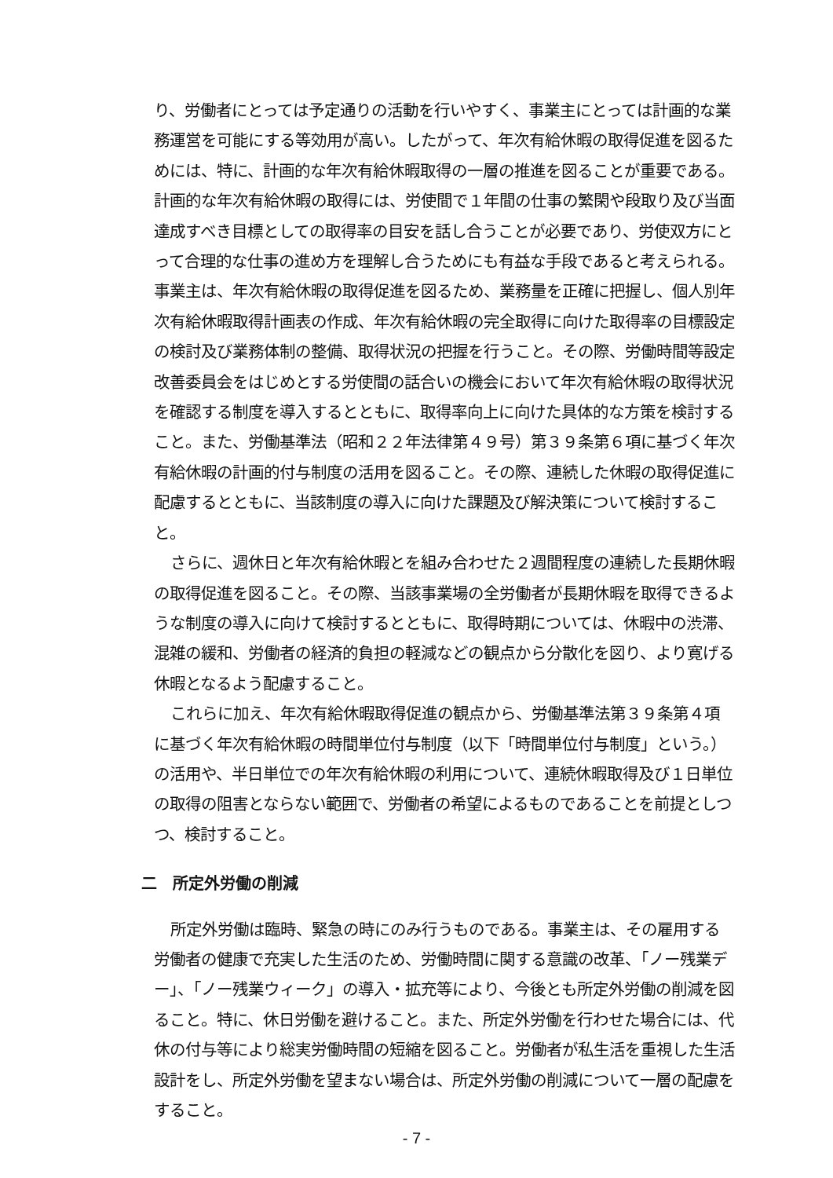り、労働者にとっては予定通りの活動を行いやすく、事業主にとっては計画的な業務運営を可能にする等効用が高い。したがって、年次有給休暇の取得促進を図るためには、特に、計画的な年次有給休暇取得の一層の推進を図ることが重要である。計画的な年次有給休暇の取得には、労使間で１年間の仕事の繁閑や段取り及び当面達成すべき目標としての取得率の目安を話し合うことが必要であり、労使双方にとって合理的な仕事の進め方を理解し合うためにも有益な手段であると考えられる。事業主は、年次有給休暇の取得促進を図るため、業務量を正確に把握し、個人別年次有給休暇取得計画表の作成、年次有給休暇の完全取得に向けた取得率の目標設定の検討及び業務体制の整備、取得状況の把握を行うこと。その際、労働時間等設定改善委員会をはじめとする労使間の話合いの機会において年次有給休暇の取得状況を確認する制度を導入するとともに、取得率向上に向けた具体的な方策を検討すること。また、労働基準法（昭和２２年法律第４９号）第３９条第６項に基づく年次有給休暇の計画的付与制度の活用を図ること。その際、連続した休暇の取得促進に配慮するとともに、当該制度の導入に向けた課題及び解決策について検討すること。
さらに、週休日と年次有給休暇とを組み合わせた２週間程度の連続した長期休暇の取得促進を図ること。その際、当該事業場の全労働者が長期休暇を取得できるような制度の導入に向けて検討するとともに、取得時期については、休暇中の渋滞、混雑の緩和、労働者の経済的負担の軽減などの観点から分散化を図り、より寛げる休暇となるよう配慮すること。
これらに加え、年次有給休暇取得促進の観点から、労働基準法第３９条第４項に基づく年次有給休暇の時間単位付与制度（以下「時間単位付与制度」という。）の活用や、半日単位での年次有給休暇の利用について、連続休暇取得及び１日単位の取得の阻害とならない範囲で、労働者の希望によるものであることを前提としつつ、検討すること。
二　所定外労働の削減
所定外労働は臨時、緊急の時にのみ行うものである。事業主は、その雇用する労働者の健康で充実した生活のため、労働時間に関する意識の改革、「ノー残業デー」、「ノー残業ウィーク」の導入・拡充等により、今後とも所定外労働の削減を図ること。特に、休日労働を避けること。また、所定外労働を行わせた場合には、代休の付与等により総実労働時間の短縮を図ること。労働者が私生活を重視した生活設計をし、所定外労働を望まない場合は、所定外労働の削減について一層の配慮をすること。
- 7 -